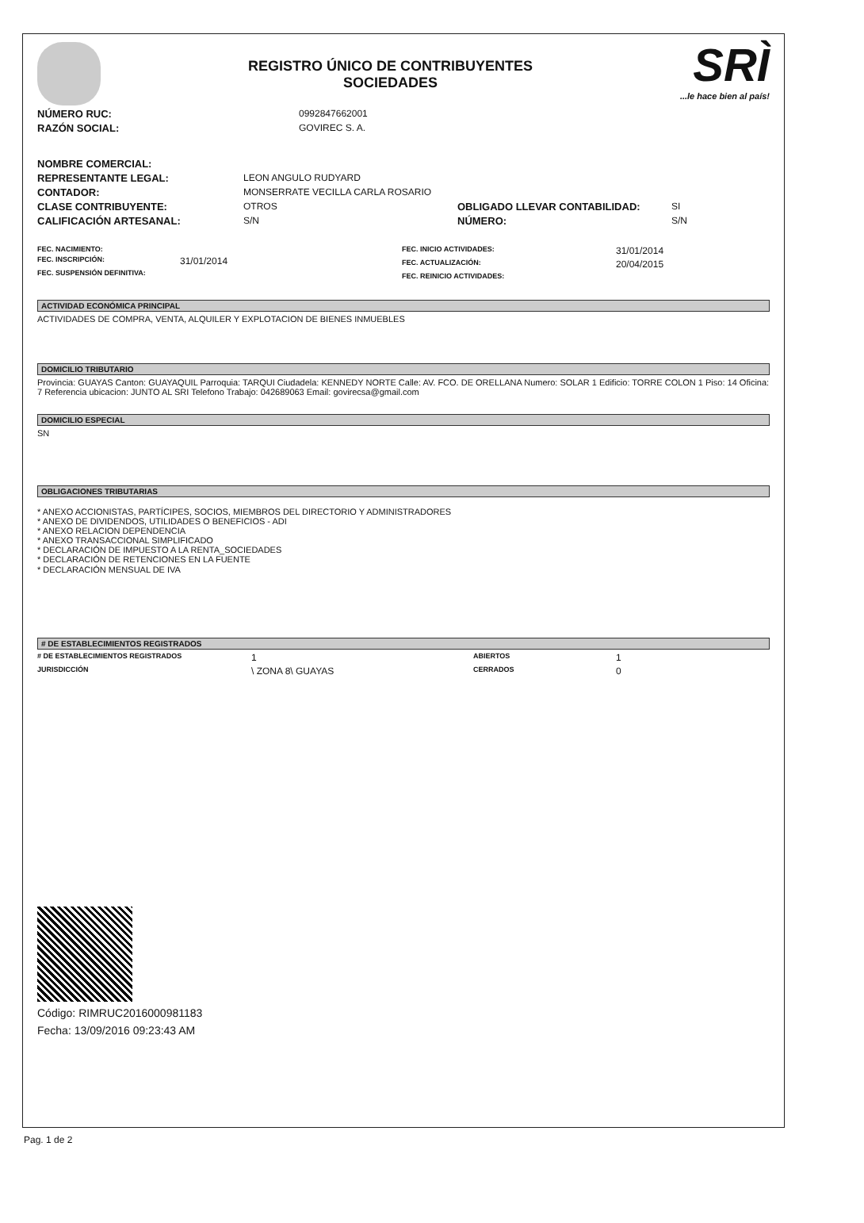REGISTRO ÚNICO DE CONTRIBUYENTES
SOCIEDADES
SRÌ...le hace bien al país!
NÚMERO RUC: 0992847662001
RAZÓN SOCIAL: GOVIREC S. A.
NOMBRE COMERCIAL:
REPRESENTANTE LEGAL: LEON ANGULO RUDYARD
CONTADOR: MONSERRATE VECILLA CARLA ROSARIO
CLASE CONTRIBUYENTE: OTROS OBLIGADO LLEVAR CONTABILIDAD: SI
CALIFICACIÓN ARTESANAL: S/N NÚMERO: S/N
FEC. NACIMIENTO:
FEC. INSCRIPCIÓN: 31/01/2014
FEC. SUSPENSIÓN DEFINITIVA:
FEC. INICIO ACTIVIDADES: 31/01/2014
FEC. ACTUALIZACIÓN: 20/04/2015
FEC. REINICIO ACTIVIDADES:
ACTIVIDAD ECONÓMICA PRINCIPAL
ACTIVIDADES DE COMPRA, VENTA, ALQUILER Y EXPLOTACION DE BIENES INMUEBLES
DOMICILIO TRIBUTARIO
Provincia: GUAYAS Canton: GUAYAQUIL Parroquia: TARQUI Ciudadela: KENNEDY NORTE Calle: AV. FCO. DE ORELLANA Numero: SOLAR 1 Edificio: TORRE COLON 1 Piso: 14 Oficina: 7 Referencia ubicacion: JUNTO AL SRI Telefono Trabajo: 042689063 Email: govirecsa@gmail.com
DOMICILIO ESPECIAL
SN
OBLIGACIONES TRIBUTARIAS
* ANEXO ACCIONISTAS, PARTÍCIPES, SOCIOS, MIEMBROS DEL DIRECTORIO Y ADMINISTRADORES
* ANEXO DE DIVIDENDOS, UTILIDADES O BENEFICIOS - ADI
* ANEXO RELACION DEPENDENCIA
* ANEXO TRANSACCIONAL SIMPLIFICADO
* DECLARACIÓN DE IMPUESTO A LA RENTA_SOCIEDADES
* DECLARACIÓN DE RETENCIONES EN LA FUENTE
* DECLARACIÓN MENSUAL DE IVA
# DE ESTABLECIMIENTOS REGISTRADOS
# DE ESTABLECIMIENTOS REGISTRADOS 1 ABIERTOS 1
JURISDICCIÓN \ ZONA 8\ GUAYAS CERRADOS 0
Código: RIMRUC2016000981183
Fecha: 13/09/2016 09:23:43 AM
Pag. 1 de 2